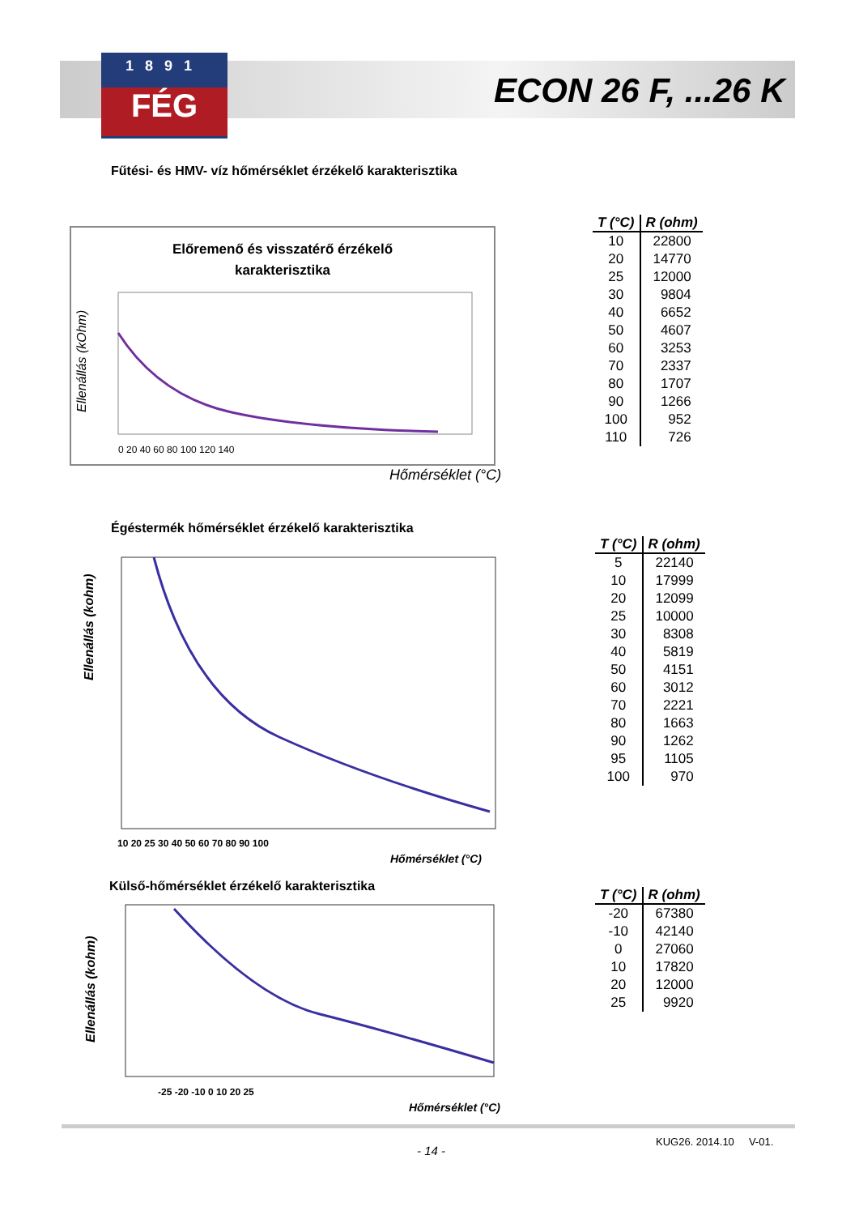1891
FÉG
ECON 26 F, ...26 K
Fűtési- és HMV- víz hőmérséklet érzékelő karakterisztika
Előremenő és visszatérő érzékelő
karakterisztika
Ellenállás (kOhm)
0 20 40 60 80 100 120 140
Hőmérséklet (°C)
| T (°C) | R (ohm) |
| --- | --- |
| 10 | 22800 |
| 20 | 14770 |
| 25 | 12000 |
| 30 | 9804 |
| 40 | 6652 |
| 50 | 4607 |
| 60 | 3253 |
| 70 | 2337 |
| 80 | 1707 |
| 90 | 1266 |
| 100 | 952 |
| 110 | 726 |
Égéstermék hőmérséklet érzékelő karakterisztika
Ellenállás (kohm)
10 20 25 30 40 50 60 70 80 90 100
Hőmérséklet (°C)
| T (°C) | R (ohm) |
| --- | --- |
| 5 | 22140 |
| 10 | 17999 |
| 20 | 12099 |
| 25 | 10000 |
| 30 | 8308 |
| 40 | 5819 |
| 50 | 4151 |
| 60 | 3012 |
| 70 | 2221 |
| 80 | 1663 |
| 90 | 1262 |
| 95 | 1105 |
| 100 | 970 |
Külső-hőmérséklet érzékelő karakterisztika
Ellenállás (kohm)
-25 -20 -10 0 10 20 25
Hőmérséklet (°C)
| T (°C) | R (ohm) |
| --- | --- |
| -20 | 67380 |
| -10 | 42140 |
| 0 | 27060 |
| 10 | 17820 |
| 20 | 12000 |
| 25 | 9920 |
- 14 -
KUG26. 2014.10 V-01.